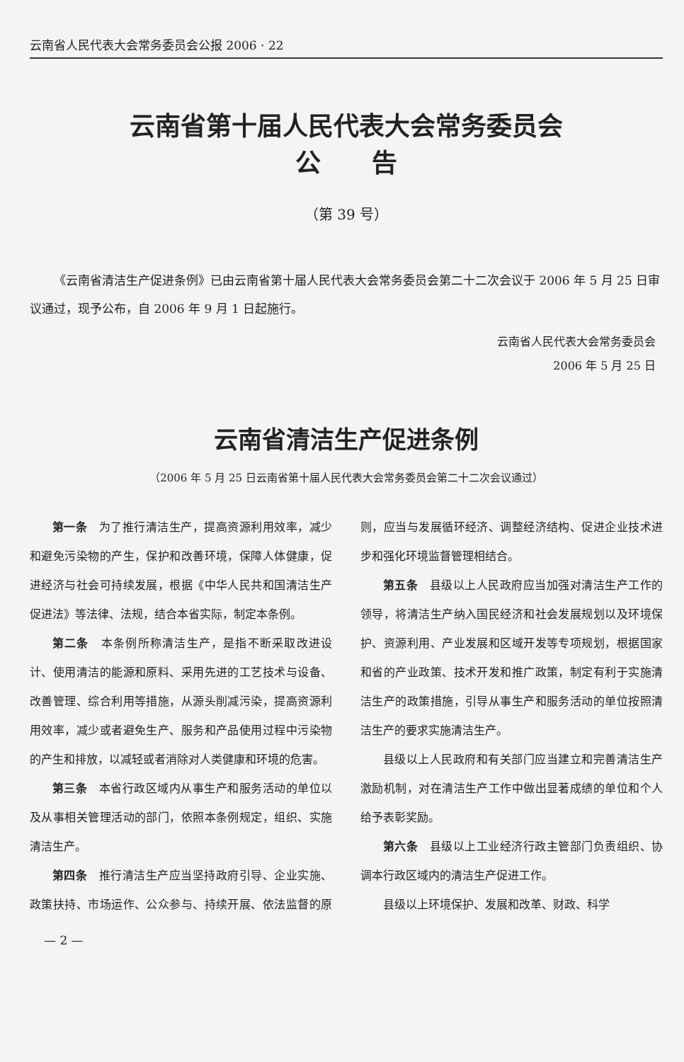云南省人民代表大会常务委员会公报 2006 · 22
云南省第十届人民代表大会常务委员会
公　　告
（第 39 号）
《云南省清洁生产促进条例》已由云南省第十届人民代表大会常务委员会第二十二次会议于 2006 年 5 月 25 日审议通过，现予公布，自 2006 年 9 月 1 日起施行。
云南省人民代表大会常务委员会
2006 年 5 月 25 日
云南省清洁生产促进条例
（2006 年 5 月 25 日云南省第十届人民代表大会常务委员会第二十二次会议通过）
第一条　为了推行清洁生产，提高资源利用效率，减少和避免污染物的产生，保护和改善环境，保障人体健康，促进经济与社会可持续发展，根据《中华人民共和国清洁生产促进法》等法律、法规，结合本省实际，制定本条例。
第二条　本条例所称清洁生产，是指不断采取改进设计、使用清洁的能源和原料、采用先进的工艺技术与设备、改善管理、综合利用等措施，从源头削减污染，提高资源利用效率，减少或者避免生产、服务和产品使用过程中污染物的产生和排放，以减轻或者消除对人类健康和环境的危害。
第三条　本省行政区域内从事生产和服务活动的单位以及从事相关管理活动的部门，依照本条例规定，组织、实施清洁生产。
第四条　推行清洁生产应当坚持政府引导、企业实施、政策扶持、市场运作、公众参与、持续开展、依法监督的原则，应当与发展循环经济、调整经济结构、促进企业技术进步和强化环境监督管理相结合。
第五条　县级以上人民政府应当加强对清洁生产工作的领导，将清洁生产纳入国民经济和社会发展规划以及环境保护、资源利用、产业发展和区域开发等专项规划，根据国家和省的产业政策、技术开发和推广政策，制定有利于实施清洁生产的政策措施，引导从事生产和服务活动的单位按照清洁生产的要求实施清洁生产。
县级以上人民政府和有关部门应当建立和完善清洁生产激励机制，对在清洁生产工作中做出显著成绩的单位和个人给予表彰奖励。
第六条　县级以上工业经济行政主管部门负责组织、协调本行政区域内的清洁生产促进工作。
县级以上环境保护、发展和改革、财政、科学
— 2 —